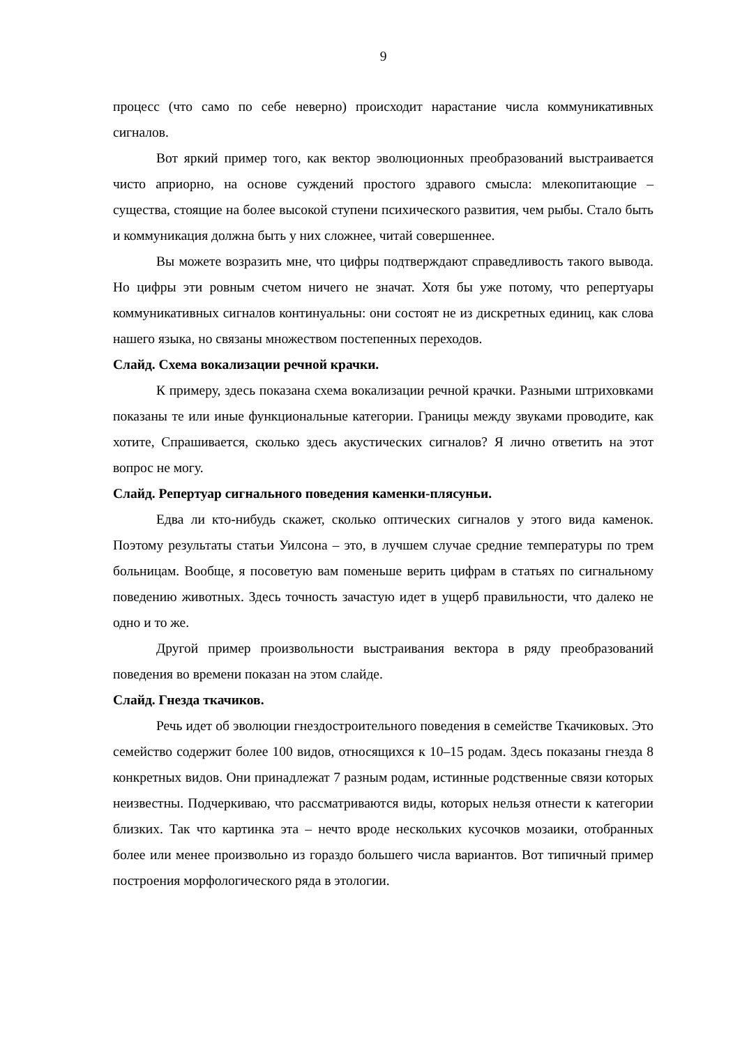9
процесс (что само по себе неверно) происходит нарастание числа коммуникативных сигналов.
Вот яркий пример того, как вектор эволюционных преобразований выстраивается чисто априорно, на основе суждений простого здравого смысла: млекопитающие – существа, стоящие на более высокой ступени психического развития, чем рыбы. Стало быть и коммуникация должна быть у них сложнее, читай совершеннее.
Вы можете возразить мне, что цифры подтверждают справедливость такого вывода. Но цифры эти ровным счетом ничего не значат. Хотя бы уже потому, что репертуары коммуникативных сигналов континуальны: они состоят не из дискретных единиц, как слова нашего языка, но связаны множеством постепенных переходов.
Слайд. Схема вокализации речной крачки.
К примеру, здесь показана схема вокализации речной крачки. Разными штриховками показаны те или иные функциональные категории. Границы между звуками проводите, как хотите, Спрашивается, сколько здесь акустических сигналов? Я лично ответить на этот вопрос не могу.
Слайд. Репертуар сигнального поведения каменки-плясуньи.
Едва ли кто-нибудь скажет, сколько оптических сигналов у этого вида каменок. Поэтому результаты статьи Уилсона – это, в лучшем случае средние температуры по трем больницам. Вообще, я посоветую вам поменьше верить цифрам в статьях по сигнальному поведению животных. Здесь точность зачастую идет в ущерб правильности, что далеко не одно и то же.
Другой пример произвольности выстраивания вектора в ряду преобразований поведения во времени показан на этом слайде.
Слайд. Гнезда ткачиков.
Речь идет об эволюции гнездостроительного поведения в семействе Ткачиковых. Это семейство содержит более 100 видов, относящихся к 10–15 родам. Здесь показаны гнезда 8 конкретных видов. Они принадлежат 7 разным родам, истинные родственные связи которых неизвестны. Подчеркиваю, что рассматриваются виды, которых нельзя отнести к категории близких. Так что картинка эта – нечто вроде нескольких кусочков мозаики, отобранных более или менее произвольно из гораздо большего числа вариантов. Вот типичный пример построения морфологического ряда в этологии.